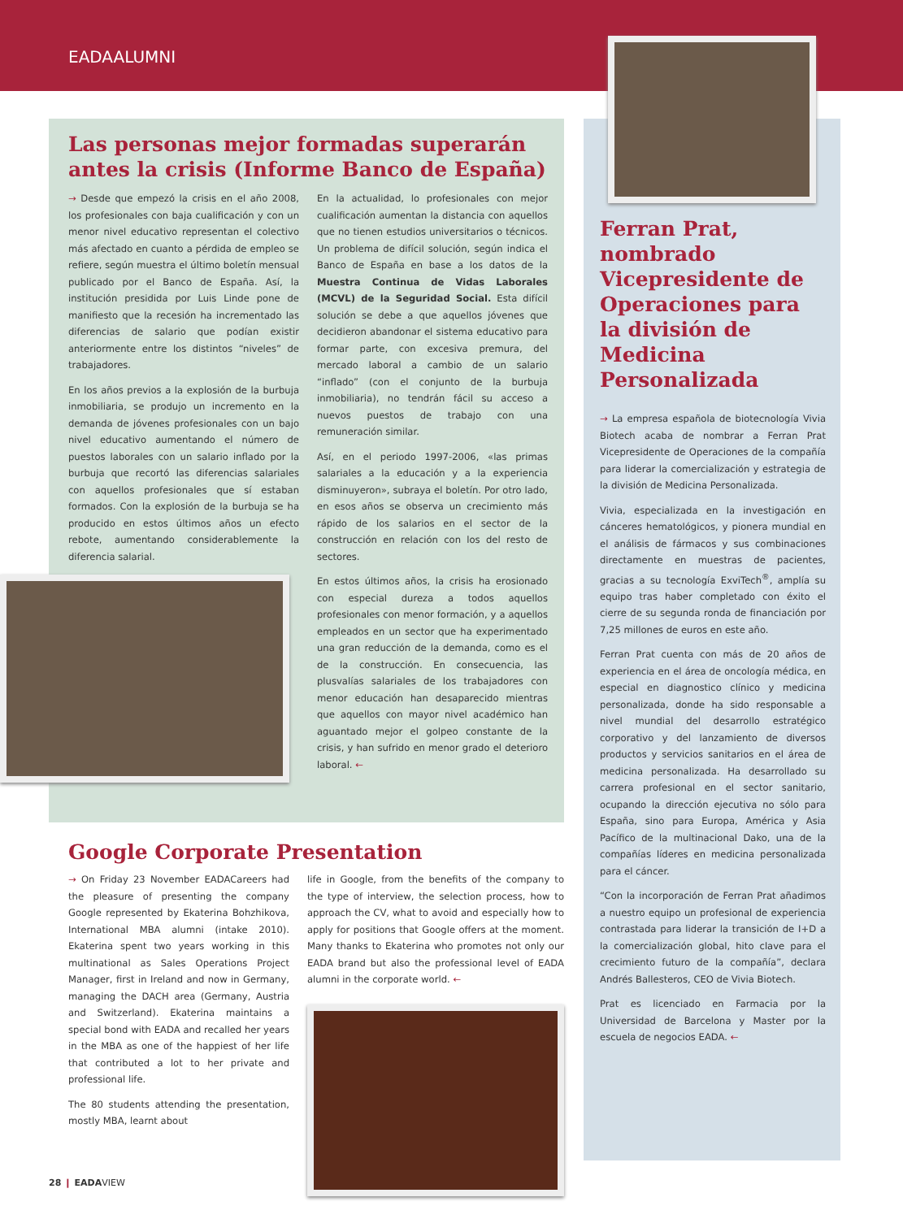EADAALUMNI
Las personas mejor formadas superarán antes la crisis (Informe Banco de España)
→ Desde que empezó la crisis en el año 2008, los profesionales con baja cualificación y con un menor nivel educativo representan el colectivo más afectado en cuanto a pérdida de empleo se refiere, según muestra el último boletín mensual publicado por el Banco de España. Así, la institución presidida por Luis Linde pone de manifiesto que la recesión ha incrementado las diferencias de salario que podían existir anteriormente entre los distintos “niveles” de trabajadores.
En los años previos a la explosión de la burbuja inmobiliaria, se produjo un incremento en la demanda de jóvenes profesionales con un bajo nivel educativo aumentando el número de puestos laborales con un salario inflado por la burbuja que recortó las diferencias salariales con aquellos profesionales que sí estaban formados. Con la explosión de la burbuja se ha producido en estos últimos años un efecto rebote, aumentando considerablemente la diferencia salarial.
En la actualidad, lo profesionales con mejor cualificación aumentan la distancia con aquellos que no tienen estudios universitarios o técnicos. Un problema de difícil solución, según indica el Banco de España en base a los datos de la Muestra Continua de Vidas Laborales (MCVL) de la Seguridad Social. Esta difícil solución se debe a que aquellos jóvenes que decidieron abandonar el sistema educativo para formar parte, con excesiva premura, del mercado laboral a cambio de un salario “inflado” (con el conjunto de la burbuja inmobiliaria), no tendrán fácil su acceso a nuevos puestos de trabajo con una remuneración similar.
Así, en el periodo 1997-2006, «las primas salariales a la educación y a la experiencia disminuyeron», subraya el boletín. Por otro lado, en esos años se observa un crecimiento más rápido de los salarios en el sector de la construcción en relación con los del resto de sectores.
En estos últimos años, la crisis ha erosionado con especial dureza a todos aquellos profesionales con menor formación, y a aquellos empleados en un sector que ha experimentado una gran reducción de la demanda, como es el de la construcción. En consecuencia, las plusvalías salariales de los trabajadores con menor educación han desaparecido mientras que aquellos con mayor nivel académico han aguantado mejor el golpeo constante de la crisis, y han sufrido en menor grado el deterioro laboral. ←
Ferran Prat, nombrado Vicepresidente de Operaciones para la división de Medicina Personalizada
→ La empresa española de biotecnología Vivia Biotech acaba de nombrar a Ferran Prat Vicepresidente de Operaciones de la compañía para liderar la comercialización y estrategia de la división de Medicina Personalizada.
Vivia, especializada en la investigación en cánceres hematológicos, y pionera mundial en el análisis de fármacos y sus combinaciones directamente en muestras de pacientes, gracias a su tecnología ExviTech<sup>®</sup>, amplía su equipo tras haber completado con éxito el cierre de su segunda ronda de financiación por 7,25 millones de euros en este año.
Ferran Prat cuenta con más de 20 años de experiencia en el área de oncología médica, en especial en diagnostico clínico y medicina personalizada, donde ha sido responsable a nivel mundial del desarrollo estratégico corporativo y del lanzamiento de diversos productos y servicios sanitarios en el área de medicina personalizada. Ha desarrollado su carrera profesional en el sector sanitario, ocupando la dirección ejecutiva no sólo para España, sino para Europa, América y Asia Pacífico de la multinacional Dako, una de la compañías líderes en medicina personalizada para el cáncer.
“Con la incorporación de Ferran Prat añadimos a nuestro equipo un profesional de experiencia contrastada para liderar la transición de I+D a la comercialización global, hito clave para el crecimiento futuro de la compañía”, declara Andrés Ballesteros, CEO de Vivia Biotech.
Prat es licenciado en Farmacia por la Universidad de Barcelona y Master por la escuela de negocios EADA. ←
Google Corporate Presentation
→ On Friday 23 November EADACareers had the pleasure of presenting the company Google represented by Ekaterina Bohzhikova, International MBA alumni (intake 2010). Ekaterina spent two years working in this multinational as Sales Operations Project Manager, first in Ireland and now in Germany, managing the DACH area (Germany, Austria and Switzerland). Ekaterina maintains a special bond with EADA and recalled her years in the MBA as one of the happiest of her life that contributed a lot to her private and professional life.
The 80 students attending the presentation, mostly MBA, learnt about
life in Google, from the benefits of the company to the type of interview, the selection process, how to approach the CV, what to avoid and especially how to apply for positions that Google offers at the moment. Many thanks to Ekaterina who promotes not only our EADA brand but also the professional level of EADA alumni in the corporate world. ←
28 ❙ EADAVIEW